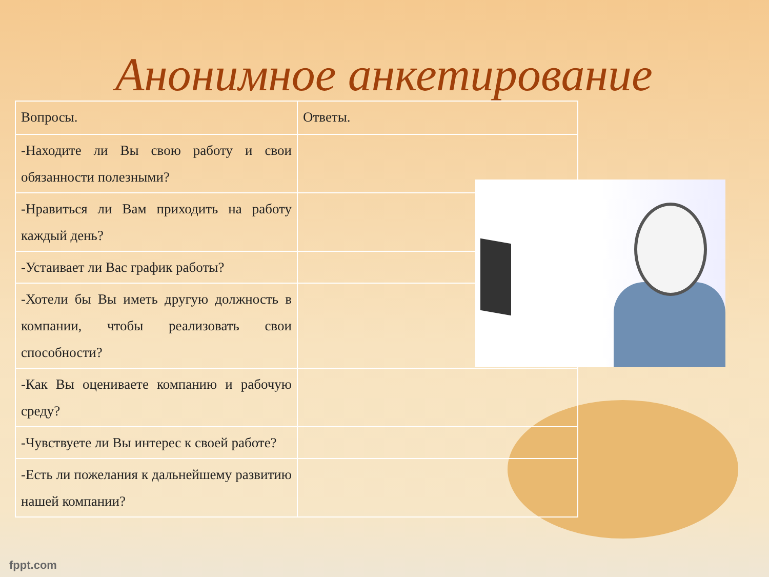Анонимное анкетирование
| Вопросы. | Ответы. |
| --- | --- |
| -Находите ли Вы свою работу и свои обязанности полезными? | |
| -Нравиться ли Вам приходить на работу каждый день? | |
| -Устаивает ли Вас график работы? | |
| -Хотели бы Вы иметь другую должность в компании, чтобы реализовать свои способности? | |
| -Как Вы оцениваете компанию и рабочую среду? | |
| -Чувствуете ли Вы интерес к своей работе? | |
| -Есть ли пожелания к дальнейшему развитию нашей компании? | |
fppt.com